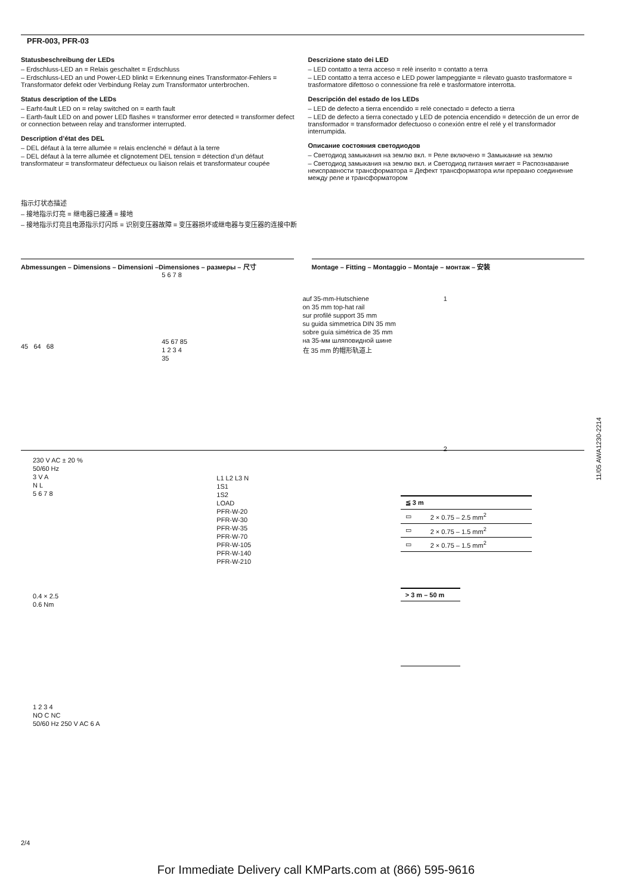PFR-003, PFR-03
Statusbeschreibung der LEDs
– Erdschluss-LED an = Relais geschaltet = Erdschluss
– Erdschluss-LED an und Power-LED blinkt = Erkennung eines Transformator-Fehlers = Transformator defekt oder Verbindung Relay zum Transformator unterbrochen.
Status description of the LEDs
– Earht-fault LED on = relay switched on = earth fault
– Earth-fault LED on and power LED flashes = transformer error detected = transformer defect or connection between relay and transformer interrupted.
Description d’état des DEL
– DEL défaut à la terre allumée = relais enclenché = défaut à la terre
– DEL défaut à la terre allumée et clignotement DEL tension = détection d’un défaut transformateur = transformateur défectueux ou liaison relais et transformateur coupée
Descrizione stato dei LED
– LED contatto a terra acceso = relè inserito = contatto a terra
– LED contatto a terra acceso e LED power lampeggiante = rilevato guasto trasformatore = trasformatore difettoso o connessione fra relè e trasformatore interrotta.
Descripción del estado de los LEDs
– LED de defecto a tierra encendido = relé conectado = defecto a tierra
– LED de defecto a tierra conectado y LED de potencia encendido = detección de un error de transformador = transformador defectuoso o conexión entre el relé y el transformador interrumpida.
Описание состояния светодиодов
– Светодиод замыкания на землю вкл. = Реле включено = Замыкание на землю
– Светодиод замыкания на землю вкл. и Светодиод питания мигает = Распознавание неисправности трансформатора = Дефект трансформатора или прервано соединение между реле и трансформатором
指示灯状态描述
– 接地指示灯亮 = 继电器已接通 = 接地
– 接地指示灯亮且电源指示灯闪烁 = 识别变压器故障 = 变压器损坏或继电器与变压器的连接中断
Abmessungen – Dimensions – Dimensioni –Dimensiones – размеры – 尺寸
Montage – Fitting – Montaggio – Montaje – монтаж – 安装
45 64 68
5 6 7 8
45 67 85
1 2 3 4
35
auf 35-mm-Hutschiene
on 35 mm top-hat rail
sur profilé support 35 mm
su guida simmetrica DIN 35 mm
sobre guía simétrica de 35 mm
на 35-мм шляповидной шине
在 35 mm 的帽形轨道上
1
2
230 V AC ± 20 %
50/60 Hz
3 V A
N L
5 6 7 8
0.4 × 2.5
0.6 Nm
1 2 3 4
NO C NC
50/60 Hz 250 V AC 6 A
L1 L2 L3 N
1S1
1S2
LOAD
PFR-W-20
PFR-W-30
PFR-W-35
PFR-W-70
PFR-W-105
PFR-W-140
PFR-W-210
| ≦ 3 m | |
| ▭ | 2 × 0.75 – 2.5 mm<sup>2</sup> |
| ▭ | 2 × 0.75 – 1.5 mm<sup>2</sup> |
| ▭ | 2 × 0.75 – 1.5 mm<sup>2</sup> |
| > 3 m – 50 m |
11/05 AWA1230-2214
2/4
For Immediate Delivery call KMParts.com at (866) 595-9616